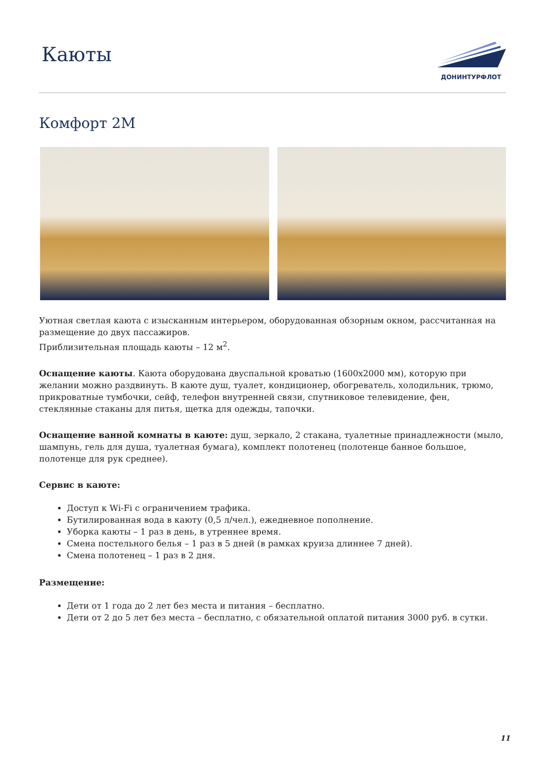Каюты
ДОНИНТУРФЛОТ
Комфорт 2М
Уютная светлая каюта с изысканным интерьером, оборудованная обзорным окном, рассчитанная на размещение до двух пассажиров.
Приблизительная площадь каюты – 12 м<sup>2</sup>.
Оснащение каюты. Каюта оборудована двуспальной кроватью (1600х2000 мм), которую при желании можно раздвинуть. В каюте душ, туалет, кондиционер, обогреватель, холодильник, трюмо, прикроватные тумбочки, сейф, телефон внутренней связи, спутниковое телевидение, фен, стеклянные стаканы для питья, щетка для одежды, тапочки.
Оснащение ванной комнаты в каюте: душ, зеркало, 2 стакана, туалетные принадлежности (мыло, шампунь, гель для душа, туалетная бумага), комплект полотенец (полотенце банное большое, полотенце для рук среднее).
Сервис в каюте:
Доступ к Wi-Fi с ограничением трафика.
Бутилированная вода в каюту (0,5 л/чел.), ежедневное пополнение.
Уборка каюты – 1 раз в день, в утреннее время.
Смена постельного белья – 1 раз в 5 дней (в рамках круиза длиннее 7 дней).
Смена полотенец – 1 раз в 2 дня.
Размещение:
Дети от 1 года до 2 лет без места и питания – бесплатно.
Дети от 2 до 5 лет без места – бесплатно, с обязательной оплатой питания 3000 руб. в сутки.
11